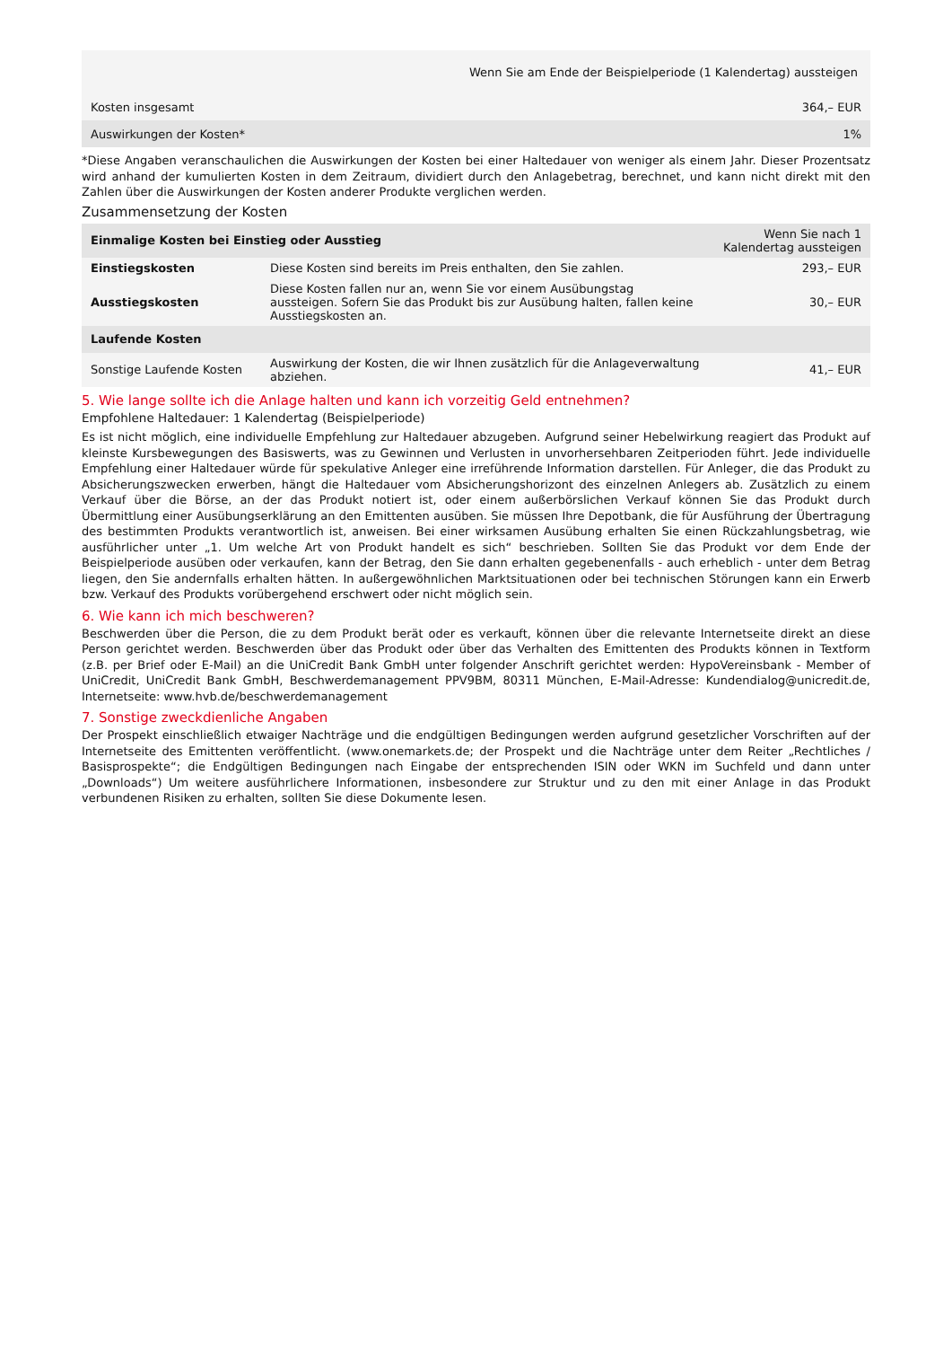| | Wenn Sie am Ende der Beispielperiode (1 Kalendertag) aussteigen |
| --- | --- |
| Kosten insgesamt | 364,– EUR |
| Auswirkungen der Kosten* | 1% |
*Diese Angaben veranschaulichen die Auswirkungen der Kosten bei einer Haltedauer von weniger als einem Jahr. Dieser Prozentsatz wird anhand der kumulierten Kosten in dem Zeitraum, dividiert durch den Anlagebetrag, berechnet, und kann nicht direkt mit den Zahlen über die Auswirkungen der Kosten anderer Produkte verglichen werden.
Zusammensetzung der Kosten
| Einmalige Kosten bei Einstieg oder Ausstieg | | Wenn Sie nach 1 Kalendertag aussteigen |
| --- | --- | --- |
| Einstiegskosten | Diese Kosten sind bereits im Preis enthalten, den Sie zahlen. | 293,– EUR |
| Ausstiegskosten | Diese Kosten fallen nur an, wenn Sie vor einem Ausübungstag aussteigen. Sofern Sie das Produkt bis zur Ausübung halten, fallen keine Ausstiegskosten an. | 30,– EUR |
| Laufende Kosten | | |
| Sonstige Laufende Kosten | Auswirkung der Kosten, die wir Ihnen zusätzlich für die Anlageverwaltung abziehen. | 41,– EUR |
5. Wie lange sollte ich die Anlage halten und kann ich vorzeitig Geld entnehmen?
Empfohlene Haltedauer: 1 Kalendertag (Beispielperiode)
Es ist nicht möglich, eine individuelle Empfehlung zur Haltedauer abzugeben. Aufgrund seiner Hebelwirkung reagiert das Produkt auf kleinste Kursbewegungen des Basiswerts, was zu Gewinnen und Verlusten in unvorhersehbaren Zeitperioden führt. Jede individuelle Empfehlung einer Haltedauer würde für spekulative Anleger eine irreführende Information darstellen. Für Anleger, die das Produkt zu Absicherungszwecken erwerben, hängt die Haltedauer vom Absicherungshorizont des einzelnen Anlegers ab. Zusätzlich zu einem Verkauf über die Börse, an der das Produkt notiert ist, oder einem außerbörslichen Verkauf können Sie das Produkt durch Übermittlung einer Ausübungserklärung an den Emittenten ausüben. Sie müssen Ihre Depotbank, die für Ausführung der Übertragung des bestimmten Produkts verantwortlich ist, anweisen. Bei einer wirksamen Ausübung erhalten Sie einen Rückzahlungsbetrag, wie ausführlicher unter „1. Um welche Art von Produkt handelt es sich“ beschrieben. Sollten Sie das Produkt vor dem Ende der Beispielperiode ausüben oder verkaufen, kann der Betrag, den Sie dann erhalten gegebenenfalls - auch erheblich - unter dem Betrag liegen, den Sie andernfalls erhalten hätten. In außergewöhnlichen Marktsituationen oder bei technischen Störungen kann ein Erwerb bzw. Verkauf des Produkts vorübergehend erschwert oder nicht möglich sein.
6. Wie kann ich mich beschweren?
Beschwerden über die Person, die zu dem Produkt berät oder es verkauft, können über die relevante Internetseite direkt an diese Person gerichtet werden. Beschwerden über das Produkt oder über das Verhalten des Emittenten des Produkts können in Textform (z.B. per Brief oder E-Mail) an die UniCredit Bank GmbH unter folgender Anschrift gerichtet werden: HypoVereinsbank - Member of UniCredit, UniCredit Bank GmbH, Beschwerdemanagement PPV9BM, 80311 München, E-Mail-Adresse: Kundendialog@unicredit.de, Internetseite: www.hvb.de/beschwerdemanagement
7. Sonstige zweckdienliche Angaben
Der Prospekt einschließlich etwaiger Nachträge und die endgültigen Bedingungen werden aufgrund gesetzlicher Vorschriften auf der Internetseite des Emittenten veröffentlicht. (www.onemarkets.de; der Prospekt und die Nachträge unter dem Reiter „Rechtliches / Basisprospekte“; die Endgültigen Bedingungen nach Eingabe der entsprechenden ISIN oder WKN im Suchfeld und dann unter „Downloads“) Um weitere ausführlichere Informationen, insbesondere zur Struktur und zu den mit einer Anlage in das Produkt verbundenen Risiken zu erhalten, sollten Sie diese Dokumente lesen.